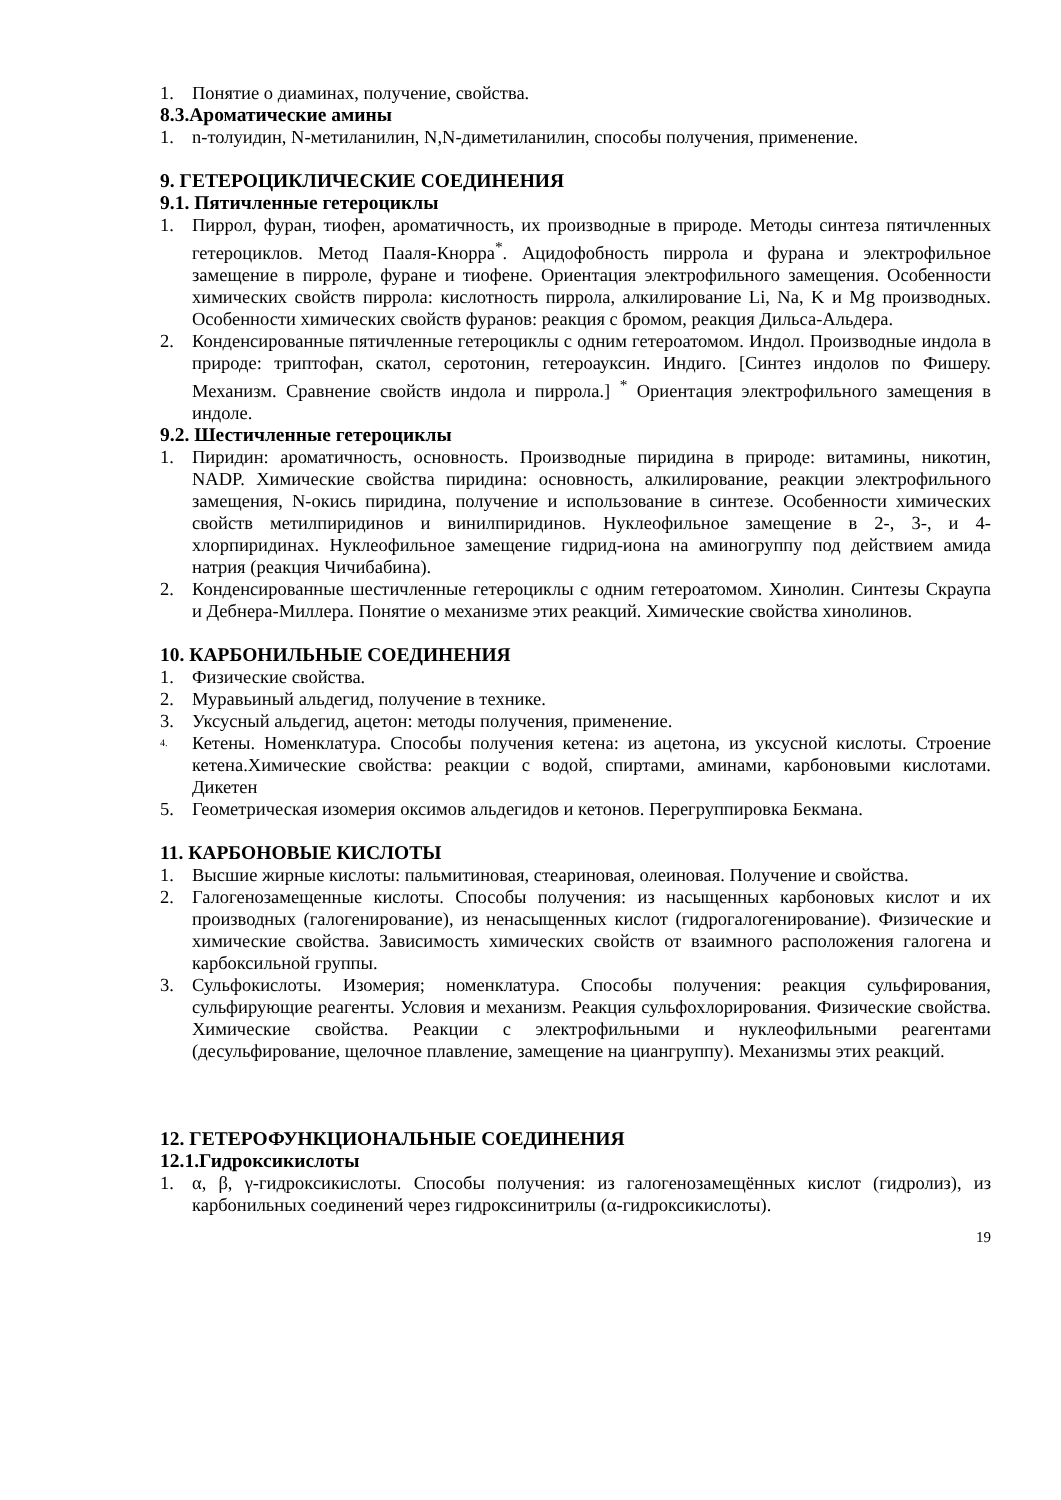1. Понятие о диаминах, получение, свойства.
8.3.Ароматические амины
1. n-толуидин, N-метиланилин, N,N-диметиланилин, способы получения, применение.
9. ГЕТЕРОЦИКЛИЧЕСКИЕ СОЕДИНЕНИЯ
9.1. Пятичленные гетероциклы
1. Пиррол, фуран, тиофен, ароматичность, их производные в природе. Методы синтеза пятичленных гетероциклов. Метод Пааля-Кнорра<sup>*</sup>. Ацидофобность пиррола и фурана и электрофильное замещение в пирроле, фуране и тиофене. Ориентация электрофильного замещения. Особенности химических свойств пиррола: кислотность пиррола, алкилирование Li, Na, K и Mg производных. Особенности химических свойств фуранов: реакция с бромом, реакция Дильса-Альдера.
2. Конденсированные пятичленные гетероциклы с одним гетероатомом. Индол. Производные индола в природе: триптофан, скатол, серотонин, гетероауксин. Индиго. [Синтез индолов по Фишеру. Механизм. Сравнение свойств индола и пиррола.] <sup>*</sup> Ориентация электрофильного замещения в индоле.
9.2. Шестичленные гетероциклы
1. Пиридин: ароматичность, основность. Производные пиридина в природе: витамины, никотин, NADP. Химические свойства пиридина: основность, алкилирование, реакции электрофильного замещения, N-окись пиридина, получение и использование в синтезе. Особенности химических свойств метилпиридинов и винилпиридинов. Нуклеофильное замещение в 2-, 3-, и 4-хлорпиридинах. Нуклеофильное замещение гидрид-иона на аминогруппу под действием амида натрия (реакция Чичибабина).
2. Конденсированные шестичленные гетероциклы с одним гетероатомом. Хинолин. Синтезы Скраупа и Дебнера-Миллера. Понятие о механизме этих реакций. Химические свойства хинолинов.
10. КАРБОНИЛЬНЫЕ СОЕДИНЕНИЯ
1. Физические свойства.
2. Муравьиный альдегид, получение в технике.
3. Уксусный альдегид, ацетон: методы получения, применение.
<sup>4.</sup> Кетены. Номенклатура. Способы получения кетена: из ацетона, из уксусной кислоты. Строение кетена.Химические свойства: реакции с водой, спиртами, аминами, карбоновыми кислотами. Дикетен
5. Геометрическая изомерия оксимов альдегидов и кетонов. Перегруппировка Бекмана.
11. КАРБОНОВЫЕ КИСЛОТЫ
1. Высшие жирные кислоты: пальмитиновая, стеариновая, олеиновая. Получение и свойства.
2. Галогенозамещенные кислоты. Способы получения: из насыщенных карбоновых кислот и их производных (галогенирование), из ненасыщенных кислот (гидрогалогенирование). Физические и химические свойства. Зависимость химических свойств от взаимного расположения галогена и карбоксильной группы.
3. Сульфокислоты. Изомерия; номенклатура. Способы получения: реакция сульфирования, сульфирующие реагенты. Условия и механизм. Реакция сульфохлорирования. Физические свойства. Химические свойства. Реакции с электрофильными и нуклеофильными реагентами (десульфирование, щелочное плавление, замещение на циангруппу). Механизмы этих реакций.
12. ГЕТЕРОФУНКЦИОНАЛЬНЫЕ СОЕДИНЕНИЯ
12.1.Гидроксикислоты
1. α, β, γ-гидроксикислоты. Способы получения: из галогенозамещённых кислот (гидролиз), из карбонильных соединений через гидроксинитрилы (α-гидроксикислоты).
19